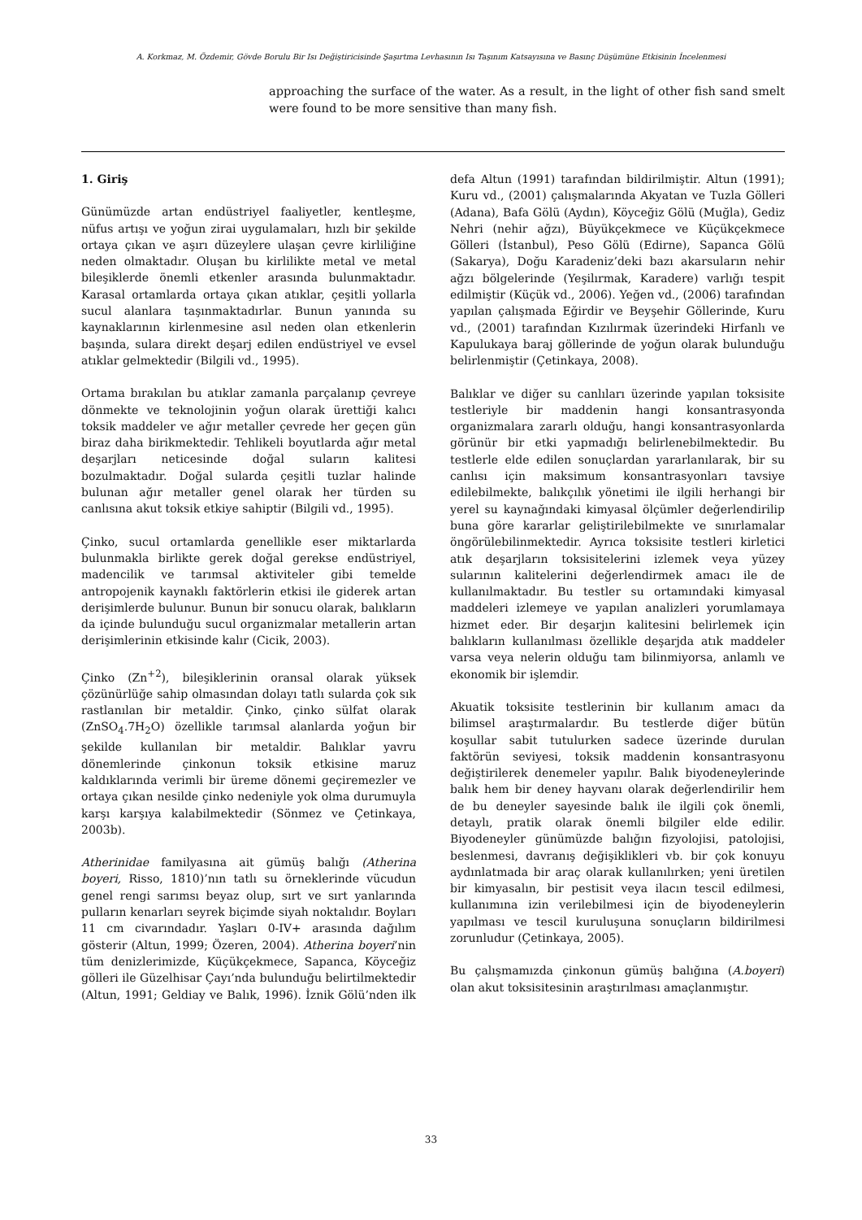A. Korkmaz, M. Özdemir, Gövde Borulu Bir Isı Değiştiricisinde Şaşırtma Levhasının Isı Taşınım Katsayısına ve Basınç Düşümüne Etkisinin İncelenmesi
approaching the surface of the water. As a result, in the light of other fish sand smelt were found to be more sensitive than many fish.
1. Giriş
Günümüzde artan endüstriyel faaliyetler, kentleşme, nüfus artışı ve yoğun zirai uygulamaları, hızlı bir şekilde ortaya çıkan ve aşırı düzeylere ulaşan çevre kirliliğine neden olmaktadır. Oluşan bu kirlilikte metal ve metal bileşiklerde önemli etkenler arasında bulunmaktadır. Karasal ortamlarda ortaya çıkan atıklar, çeşitli yollarla sucul alanlara taşınmaktadırlar. Bunun yanında su kaynaklarının kirlenmesine asıl neden olan etkenlerin başında, sulara direkt deşarj edilen endüstriyel ve evsel atıklar gelmektedir (Bilgili vd., 1995).
Ortama bırakılan bu atıklar zamanla parçalanıp çevreye dönmekte ve teknolojinin yoğun olarak ürettiği kalıcı toksik maddeler ve ağır metaller çevrede her geçen gün biraz daha birikmektedir. Tehlikeli boyutlarda ağır metal deşarjları neticesinde doğal suların kalitesi bozulmaktadır. Doğal sularda çeşitli tuzlar halinde bulunan ağır metaller genel olarak her türden su canlısına akut toksik etkiye sahiptir (Bilgili vd., 1995).
Çinko, sucul ortamlarda genellikle eser miktarlarda bulunmakla birlikte gerek doğal gerekse endüstriyel, madencilik ve tarımsal aktiviteler gibi temelde antropojenik kaynaklı faktörlerin etkisi ile giderek artan derişimlerde bulunur. Bunun bir sonucu olarak, balıkların da içinde bulunduğu sucul organizmalar metallerin artan derişimlerinin etkisinde kalır (Cicik, 2003).
Çinko (Zn<sup>+2</sup>), bileşiklerinin oransal olarak yüksek çözünürlüğe sahip olmasından dolayı tatlı sularda çok sık rastlanılan bir metaldir. Çinko, çinko sülfat olarak (ZnSO<sub>4</sub>.7H<sub>2</sub>O) özellikle tarımsal alanlarda yoğun bir şekilde kullanılan bir metaldir. Balıklar yavru dönemlerinde çinkonun toksik etkisine maruz kaldıklarında verimli bir üreme dönemi geçiremezler ve ortaya çıkan nesilde çinko nedeniyle yok olma durumuyla karşı karşıya kalabilmektedir (Sönmez ve Çetinkaya, 2003b).
Atherinidae familyasına ait gümüş balığı (Atherina boyeri, Risso, 1810)’nın tatlı su örneklerinde vücudun genel rengi sarımsı beyaz olup, sırt ve sırt yanlarında pulların kenarları seyrek biçimde siyah noktalıdır. Boyları 11 cm civarındadır. Yaşları 0-IV+ arasında dağılım gösterir (Altun, 1999; Özeren, 2004). Atherina boyeri’nin tüm denizlerimizde, Küçükçekmece, Sapanca, Köyceğiz gölleri ile Güzelhisar Çayı’nda bulunduğu belirtilmektedir (Altun, 1991; Geldiay ve Balık, 1996). İznik Gölü’nden ilk defa Altun (1991) tarafından bildirilmiştir. Altun (1991); Kuru vd., (2001) çalışmalarında Akyatan ve Tuzla Gölleri (Adana), Bafa Gölü (Aydın), Köyceğiz Gölü (Muğla), Gediz Nehri (nehir ağzı), Büyükçekmece ve Küçükçekmece Gölleri (İstanbul), Peso Gölü (Edirne), Sapanca Gölü (Sakarya), Doğu Karadeniz’deki bazı akarsuların nehir ağzı bölgelerinde (Yeşilırmak, Karadere) varlığı tespit edilmiştir (Küçük vd., 2006). Yeğen vd., (2006) tarafından yapılan çalışmada Eğirdir ve Beyşehir Göllerinde, Kuru vd., (2001) tarafından Kızılırmak üzerindeki Hirfanlı ve Kapulukaya baraj göllerinde de yoğun olarak bulunduğu belirlenmiştir (Çetinkaya, 2008).
Balıklar ve diğer su canlıları üzerinde yapılan toksisite testleriyle bir maddenin hangi konsantrasyonda organizmalara zararlı olduğu, hangi konsantrasyonlarda görünür bir etki yapmadığı belirlenebilmektedir. Bu testlerle elde edilen sonuçlardan yararlanılarak, bir su canlısı için maksimum konsantrasyonları tavsiye edilebilmekte, balıkçılık yönetimi ile ilgili herhangi bir yerel su kaynağındaki kimyasal ölçümler değerlendirilip buna göre kararlar geliştirilebilmekte ve sınırlamalar öngörülebilinmektedir. Ayrıca toksisite testleri kirletici atık deşarjların toksisitelerini izlemek veya yüzey sularının kalitelerini değerlendirmek amacı ile de kullanılmaktadır. Bu testler su ortamındaki kimyasal maddeleri izlemeye ve yapılan analizleri yorumlamaya hizmet eder. Bir deşarjın kalitesini belirlemek için balıkların kullanılması özellikle deşarjda atık maddeler varsa veya nelerin olduğu tam bilinmiyorsa, anlamlı ve ekonomik bir işlemdir.
Akuatik toksisite testlerinin bir kullanım amacı da bilimsel araştırmalardır. Bu testlerde diğer bütün koşullar sabit tutulurken sadece üzerinde durulan faktörün seviyesi, toksik maddenin konsantrasyonu değiştirilerek denemeler yapılır. Balık biyodeneylerinde balık hem bir deney hayvanı olarak değerlendirilir hem de bu deneyler sayesinde balık ile ilgili çok önemli, detaylı, pratik olarak önemli bilgiler elde edilir. Biyodeneyler günümüzde balığın fizyolojisi, patolojisi, beslenmesi, davranış değişiklikleri vb. bir çok konuyu aydınlatmada bir araç olarak kullanılırken; yeni üretilen bir kimyasalın, bir pestisit veya ilacın tescil edilmesi, kullanımına izin verilebilmesi için de biyodeneylerin yapılması ve tescil kuruluşuna sonuçların bildirilmesi zorunludur (Çetinkaya, 2005).
Bu çalışmamızda çinkonun gümüş balığına (A.boyeri) olan akut toksisitesinin araştırılması amaçlanmıştır.
33